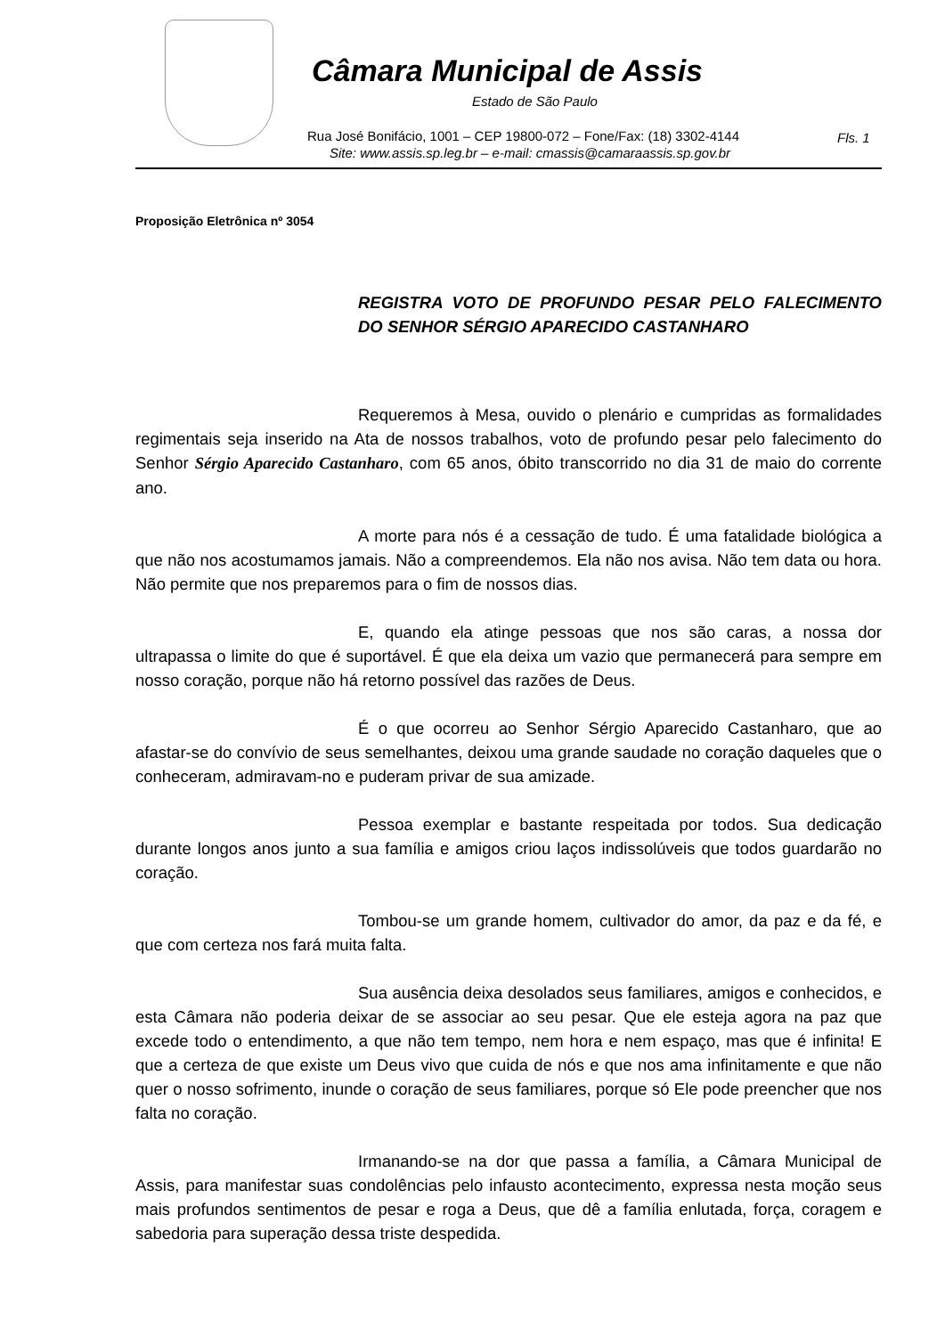Câmara Municipal de Assis
Estado de São Paulo
Rua José Bonifácio, 1001 – CEP 19800-072 – Fone/Fax: (18) 3302-4144
Site: www.assis.sp.leg.br – e-mail: cmassis@camaraassis.sp.gov.br
Fls. 1
Proposição Eletrônica nº 3054
REGISTRA VOTO DE PROFUNDO PESAR PELO FALECIMENTO DO SENHOR SÉRGIO APARECIDO CASTANHARO
Requeremos à Mesa, ouvido o plenário e cumpridas as formalidades regimentais seja inserido na Ata de nossos trabalhos, voto de profundo pesar pelo falecimento do Senhor Sérgio Aparecido Castanharo, com 65 anos, óbito transcorrido no dia 31 de maio do corrente ano.
A morte para nós é a cessação de tudo. É uma fatalidade biológica a que não nos acostumamos jamais. Não a compreendemos. Ela não nos avisa. Não tem data ou hora. Não permite que nos preparemos para o fim de nossos dias.
E, quando ela atinge pessoas que nos são caras, a nossa dor ultrapassa o limite do que é suportável. É que ela deixa um vazio que permanecerá para sempre em nosso coração, porque não há retorno possível das razões de Deus.
É o que ocorreu ao Senhor Sérgio Aparecido Castanharo, que ao afastar-se do convívio de seus semelhantes, deixou uma grande saudade no coração daqueles que o conheceram, admiravam-no e puderam privar de sua amizade.
Pessoa exemplar e bastante respeitada por todos. Sua dedicação durante longos anos junto a sua família e amigos criou laços indissolúveis que todos guardarão no coração.
Tombou-se um grande homem, cultivador do amor, da paz e da fé, e que com certeza nos fará muita falta.
Sua ausência deixa desolados seus familiares, amigos e conhecidos, e esta Câmara não poderia deixar de se associar ao seu pesar. Que ele esteja agora na paz que excede todo o entendimento, a que não tem tempo, nem hora e nem espaço, mas que é infinita! E que a certeza de que existe um Deus vivo que cuida de nós e que nos ama infinitamente e que não quer o nosso sofrimento, inunde o coração de seus familiares, porque só Ele pode preencher que nos falta no coração.
Irmanando-se na dor que passa a família, a Câmara Municipal de Assis, para manifestar suas condolências pelo infausto acontecimento, expressa nesta moção seus mais profundos sentimentos de pesar e roga a Deus, que dê a família enlutada, força, coragem e sabedoria para superação dessa triste despedida.